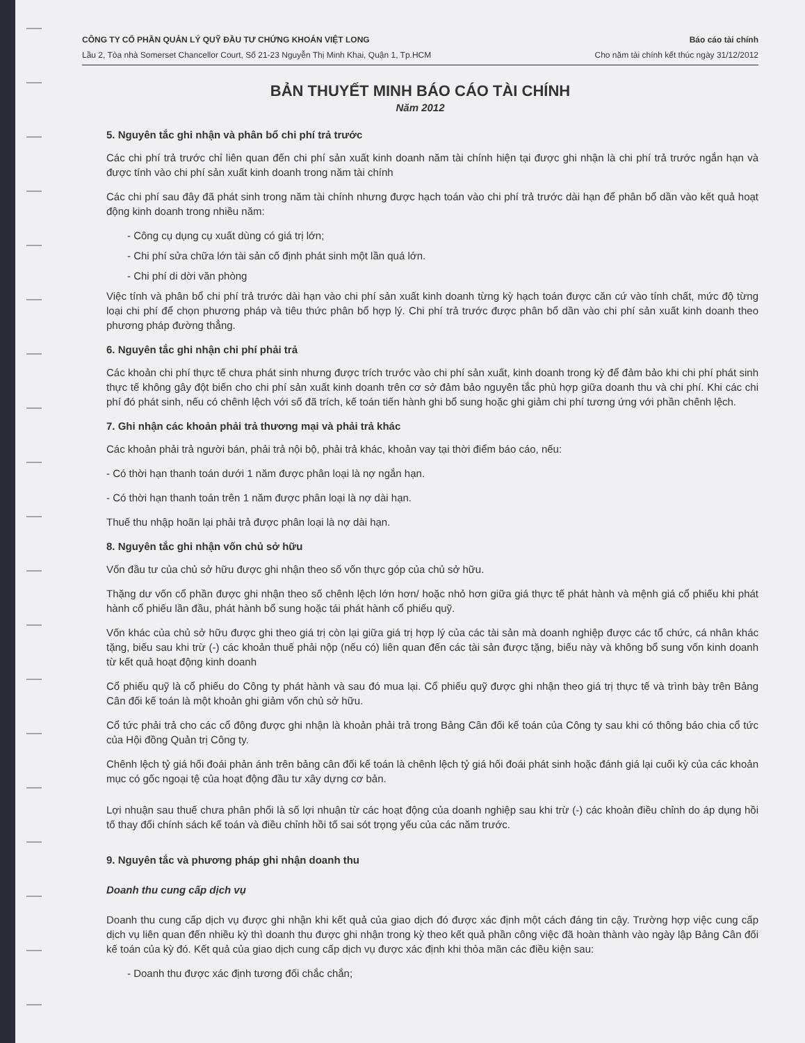CÔNG TY CỔ PHẦN QUẢN LÝ QUỸ ĐẦU TƯ CHỨNG KHOÁN VIỆT LONG
Lầu 2, Tòa nhà Somerset Chancellor Court, Số 21-23 Nguyễn Thị Minh Khai, Quận 1, Tp.HCM
Báo cáo tài chính
Cho năm tài chính kết thúc ngày 31/12/2012
BẢN THUYẾT MINH BÁO CÁO TÀI CHÍNH
Năm 2012
5. Nguyên tắc ghi nhận và phân bổ chi phí trả trước
Các chi phí trả trước chỉ liên quan đến chi phí sản xuất kinh doanh năm tài chính hiện tại được ghi nhận là chi phí trả trước ngắn hạn và được tính vào chi phí sản xuất kinh doanh trong năm tài chính
Các chi phí sau đây đã phát sinh trong năm tài chính nhưng được hạch toán vào chi phí trả trước dài hạn để phân bổ dần vào kết quả hoạt động kinh doanh trong nhiều năm:
- Công cụ dụng cụ xuất dùng có giá trị lớn;
- Chi phí sửa chữa lớn tài sản cố định phát sinh một lần quá lớn.
- Chi phí di dời văn phòng
Việc tính và phân bổ chi phí trả trước dài hạn vào chi phí sản xuất kinh doanh từng kỳ hạch toán được căn cứ vào tính chất, mức độ từng loại chi phí để chọn phương pháp và tiêu thức phân bổ hợp lý. Chi phí trả trước được phân bổ dần vào chi phí sản xuất kinh doanh theo phương pháp đường thẳng.
6. Nguyên tắc ghi nhận chi phí phải trả
Các khoản chi phí thực tế chưa phát sinh nhưng được trích trước vào chi phí sản xuất, kinh doanh trong kỳ để đảm bảo khi chi phí phát sinh thực tế không gây đột biến cho chi phí sản xuất kinh doanh trên cơ sở đảm bảo nguyên tắc phù hợp giữa doanh thu và chi phí. Khi các chi phí đó phát sinh, nếu có chênh lệch với số đã trích, kế toán tiến hành ghi bổ sung hoặc ghi giảm chi phí tương ứng với phần chênh lệch.
7. Ghi nhận các khoản phải trả thương mại và phải trả khác
Các khoản phải trả người bán, phải trả nội bộ, phải trả khác, khoản vay tại thời điểm báo cáo, nếu:
- Có thời hạn thanh toán dưới 1 năm được phân loại là nợ ngắn hạn.
- Có thời hạn thanh toán trên 1 năm được phân loại là nợ dài hạn.
Thuế thu nhập hoãn lại phải trả được phân loại là nợ dài hạn.
8. Nguyên tắc ghi nhận vốn chủ sở hữu
Vốn đầu tư của chủ sở hữu được ghi nhận theo số vốn thực góp của chủ sở hữu.
Thặng dư vốn cổ phần được ghi nhận theo số chênh lệch lớn hơn/ hoặc nhỏ hơn giữa giá thực tế phát hành và mệnh giá cổ phiếu khi phát hành cổ phiếu lần đầu, phát hành bổ sung hoặc tái phát hành cổ phiếu quỹ.
Vốn khác của chủ sở hữu được ghi theo giá trị còn lại giữa giá trị hợp lý của các tài sản mà doanh nghiệp được các tổ chức, cá nhân khác tặng, biếu sau khi trừ (-) các khoản thuế phải nộp (nếu có) liên quan đến các tài sản được tặng, biếu này và không bổ sung vốn kinh doanh từ kết quả hoạt động kinh doanh
Cổ phiếu quỹ là cổ phiếu do Công ty phát hành và sau đó mua lại. Cổ phiếu quỹ được ghi nhận theo giá trị thực tế và trình bày trên Bảng Cân đối kế toán là một khoản ghi giảm vốn chủ sở hữu.
Cổ tức phải trả cho các cổ đông được ghi nhận là khoản phải trả trong Bảng Cân đối kế toán của Công ty sau khi có thông báo chia cổ tức của Hội đồng Quản trị Công ty.
Chênh lệch tỷ giá hối đoái phản ánh trên bảng cân đối kế toán là chênh lệch tỷ giá hối đoái phát sinh hoặc đánh giá lại cuối kỳ của các khoản mục có gốc ngoại tệ của hoạt động đầu tư xây dựng cơ bản.
Lợi nhuận sau thuế chưa phân phối là số lợi nhuận từ các hoạt động của doanh nghiệp sau khi trừ (-) các khoản điều chỉnh do áp dụng hồi tố thay đổi chính sách kế toán và điều chỉnh hồi tố sai sót trọng yếu của các năm trước.
9. Nguyên tắc và phương pháp ghi nhận doanh thu
Doanh thu cung cấp dịch vụ
Doanh thu cung cấp dịch vụ được ghi nhận khi kết quả của giao dịch đó được xác định một cách đáng tin cậy. Trường hợp việc cung cấp dịch vụ liên quan đến nhiều kỳ thì doanh thu được ghi nhận trong kỳ theo kết quả phần công việc đã hoàn thành vào ngày lập Bảng Cân đối kế toán của kỳ đó. Kết quả của giao dịch cung cấp dịch vụ được xác định khi thỏa mãn các điều kiện sau:
- Doanh thu được xác định tương đối chắc chắn;